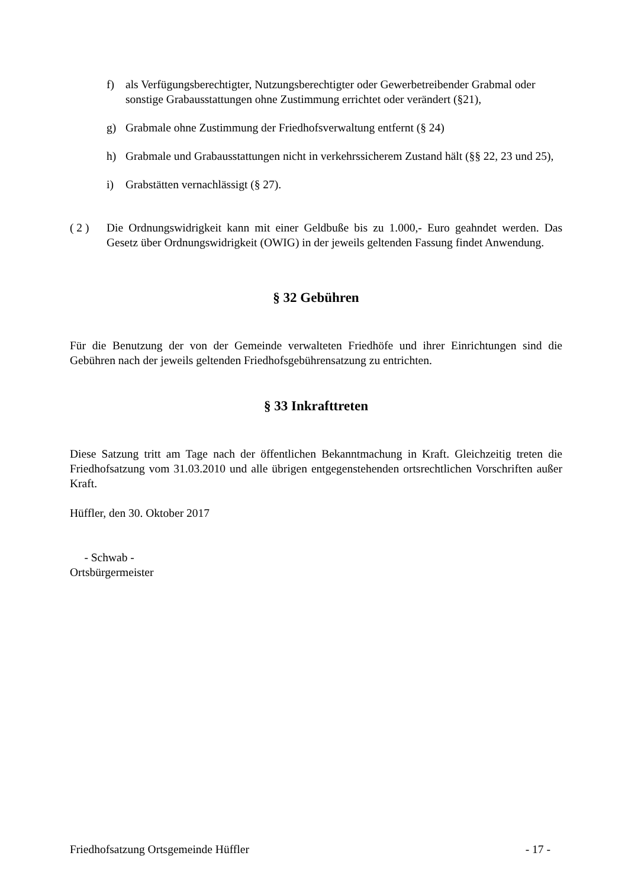f) als Verfügungsberechtigter, Nutzungsberechtigter oder Gewerbetreibender Grabmal oder sonstige Grabausstattungen ohne Zustimmung errichtet oder verändert (§21),
g) Grabmale ohne Zustimmung der Friedhofsverwaltung entfernt (§ 24)
h) Grabmale und Grabausstattungen nicht in verkehrssicherem Zustand hält (§§ 22, 23 und 25),
i) Grabstätten vernachlässigt (§ 27).
( 2 ) Die Ordnungswidrigkeit kann mit einer Geldbuße bis zu 1.000,- Euro geahndet werden. Das Gesetz über Ordnungswidrigkeit (OWIG) in der jeweils geltenden Fassung findet Anwendung.
§ 32 Gebühren
Für die Benutzung der von der Gemeinde verwalteten Friedhöfe und ihrer Einrichtungen sind die Gebühren nach der jeweils geltenden Friedhofsgebührensatzung zu entrichten.
§ 33 Inkrafttreten
Diese Satzung tritt am Tage nach der öffentlichen Bekanntmachung in Kraft. Gleichzeitig treten die Friedhofsatzung vom 31.03.2010 und alle übrigen entgegenstehenden ortsrechtlichen Vorschriften außer Kraft.
Hüffler, den 30. Oktober 2017
- Schwab -
Ortsbürgermeister
Friedhofsatzung Ortsgemeinde Hüffler - 17 -